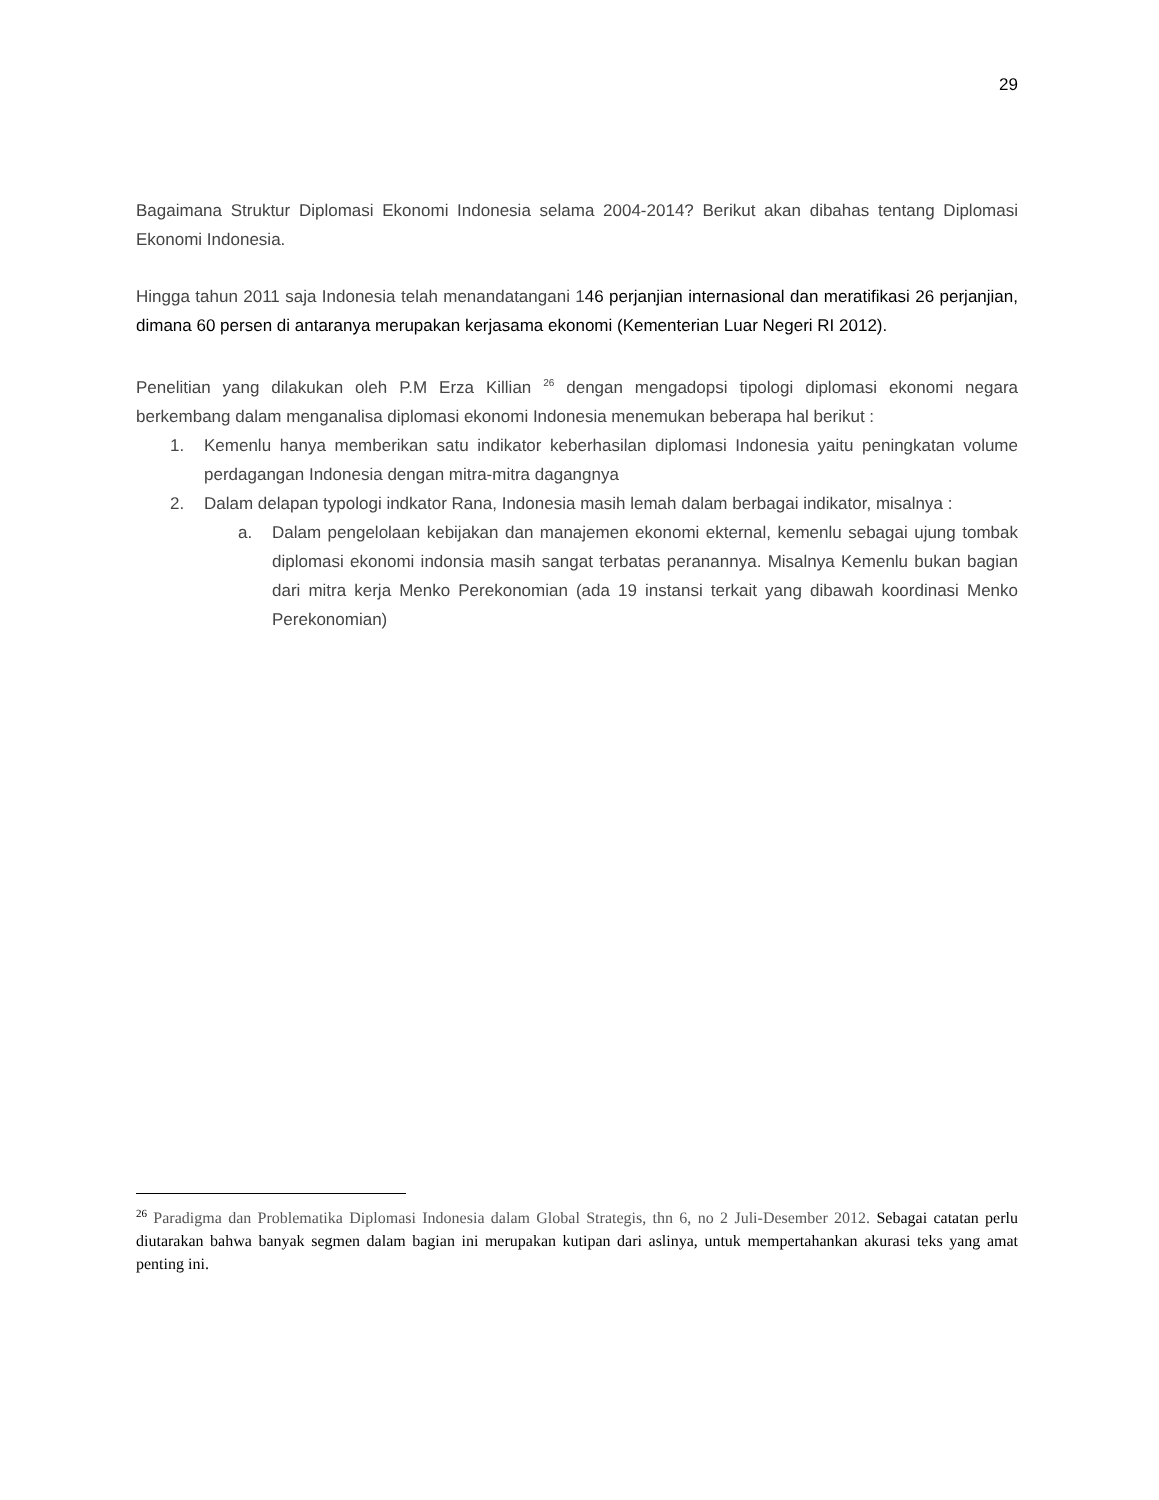29
Bagaimana Struktur Diplomasi Ekonomi Indonesia selama 2004-2014? Berikut akan dibahas tentang Diplomasi Ekonomi Indonesia.
Hingga tahun 2011 saja Indonesia telah menandatangani 146 perjanjian internasional dan meratifikasi 26 perjanjian, dimana 60 persen di antaranya merupakan kerjasama ekonomi (Kementerian Luar Negeri RI 2012).
Penelitian yang dilakukan oleh P.M Erza Killian <sup>26</sup> dengan mengadopsi tipologi diplomasi ekonomi negara berkembang dalam menganalisa diplomasi ekonomi Indonesia menemukan beberapa hal berikut :
1. Kemenlu hanya memberikan satu indikator keberhasilan diplomasi Indonesia yaitu peningkatan volume perdagangan Indonesia dengan mitra-mitra dagangnya
2. Dalam delapan typologi indkator Rana, Indonesia masih lemah dalam berbagai indikator, misalnya :
a. Dalam pengelolaan kebijakan dan manajemen ekonomi ekternal, kemenlu sebagai ujung tombak diplomasi ekonomi indonsia masih sangat terbatas peranannya. Misalnya Kemenlu bukan bagian dari mitra kerja Menko Perekonomian (ada 19 instansi terkait yang dibawah koordinasi Menko Perekonomian)
<sup>26</sup> Paradigma dan Problematika Diplomasi Indonesia dalam Global Strategis, thn 6, no 2 Juli-Desember 2012. Sebagai catatan perlu diutarakan bahwa banyak segmen dalam bagian ini merupakan kutipan dari aslinya, untuk mempertahankan akurasi teks yang amat penting ini.